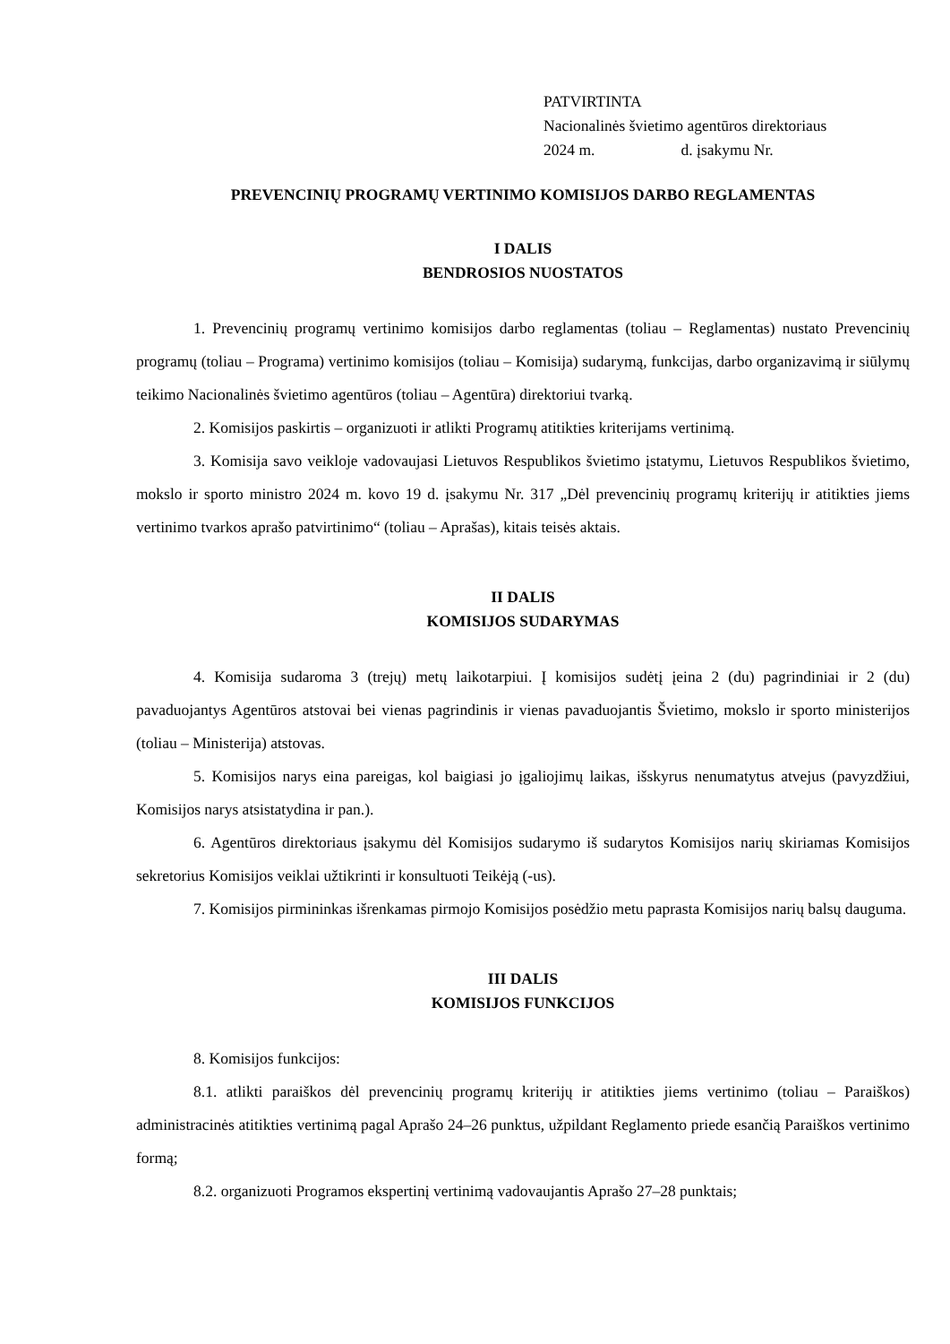PATVIRTINTA
Nacionalinės švietimo agentūros direktoriaus
2024 m. d. įsakymu Nr.
PREVENCINIŲ PROGRAMŲ VERTINIMO KOMISIJOS DARBO REGLAMENTAS
I DALIS
BENDROSIOS NUOSTATOS
1. Prevencinių programų vertinimo komisijos darbo reglamentas (toliau – Reglamentas) nustato Prevencinių programų (toliau – Programa) vertinimo komisijos (toliau – Komisija) sudarymą, funkcijas, darbo organizavimą ir siūlymų teikimo Nacionalinės švietimo agentūros (toliau – Agentūra) direktoriui tvarką.
2. Komisijos paskirtis – organizuoti ir atlikti Programų atitikties kriterijams vertinimą.
3. Komisija savo veikloje vadovaujasi Lietuvos Respublikos švietimo įstatymu, Lietuvos Respublikos švietimo, mokslo ir sporto ministro 2024 m. kovo 19 d. įsakymu Nr. 317 „Dėl prevencinių programų kriterijų ir atitikties jiems vertinimo tvarkos aprašo patvirtinimo“ (toliau – Aprašas), kitais teisės aktais.
II DALIS
KOMISIJOS SUDARYMAS
4. Komisija sudaroma 3 (trejų) metų laikotarpiui. Į komisijos sudėtį įeina 2 (du) pagrindiniai ir 2 (du) pavaduojantys Agentūros atstovai bei vienas pagrindinis ir vienas pavaduojantis Švietimo, mokslo ir sporto ministerijos (toliau – Ministerija) atstovas.
5. Komisijos narys eina pareigas, kol baigiasi jo įgaliojimų laikas, išskyrus nenumatytus atvejus (pavyzdžiui, Komisijos narys atsistatydina ir pan.).
6. Agentūros direktoriaus įsakymu dėl Komisijos sudarymo iš sudarytos Komisijos narių skiriamas Komisijos sekretorius Komisijos veiklai užtikrinti ir konsultuoti Teikėją (-us).
7. Komisijos pirmininkas išrenkamas pirmojo Komisijos posėdžio metu paprasta Komisijos narių balsų dauguma.
III DALIS
KOMISIJOS FUNKCIJOS
8. Komisijos funkcijos:
8.1. atlikti paraiškos dėl prevencinių programų kriterijų ir atitikties jiems vertinimo (toliau – Paraiškos) administracinės atitikties vertinimą pagal Aprašo 24–26 punktus, užpildant Reglamento priede esančią Paraiškos vertinimo formą;
8.2. organizuoti Programos ekspertinį vertinimą vadovaujantis Aprašo 27–28 punktais;